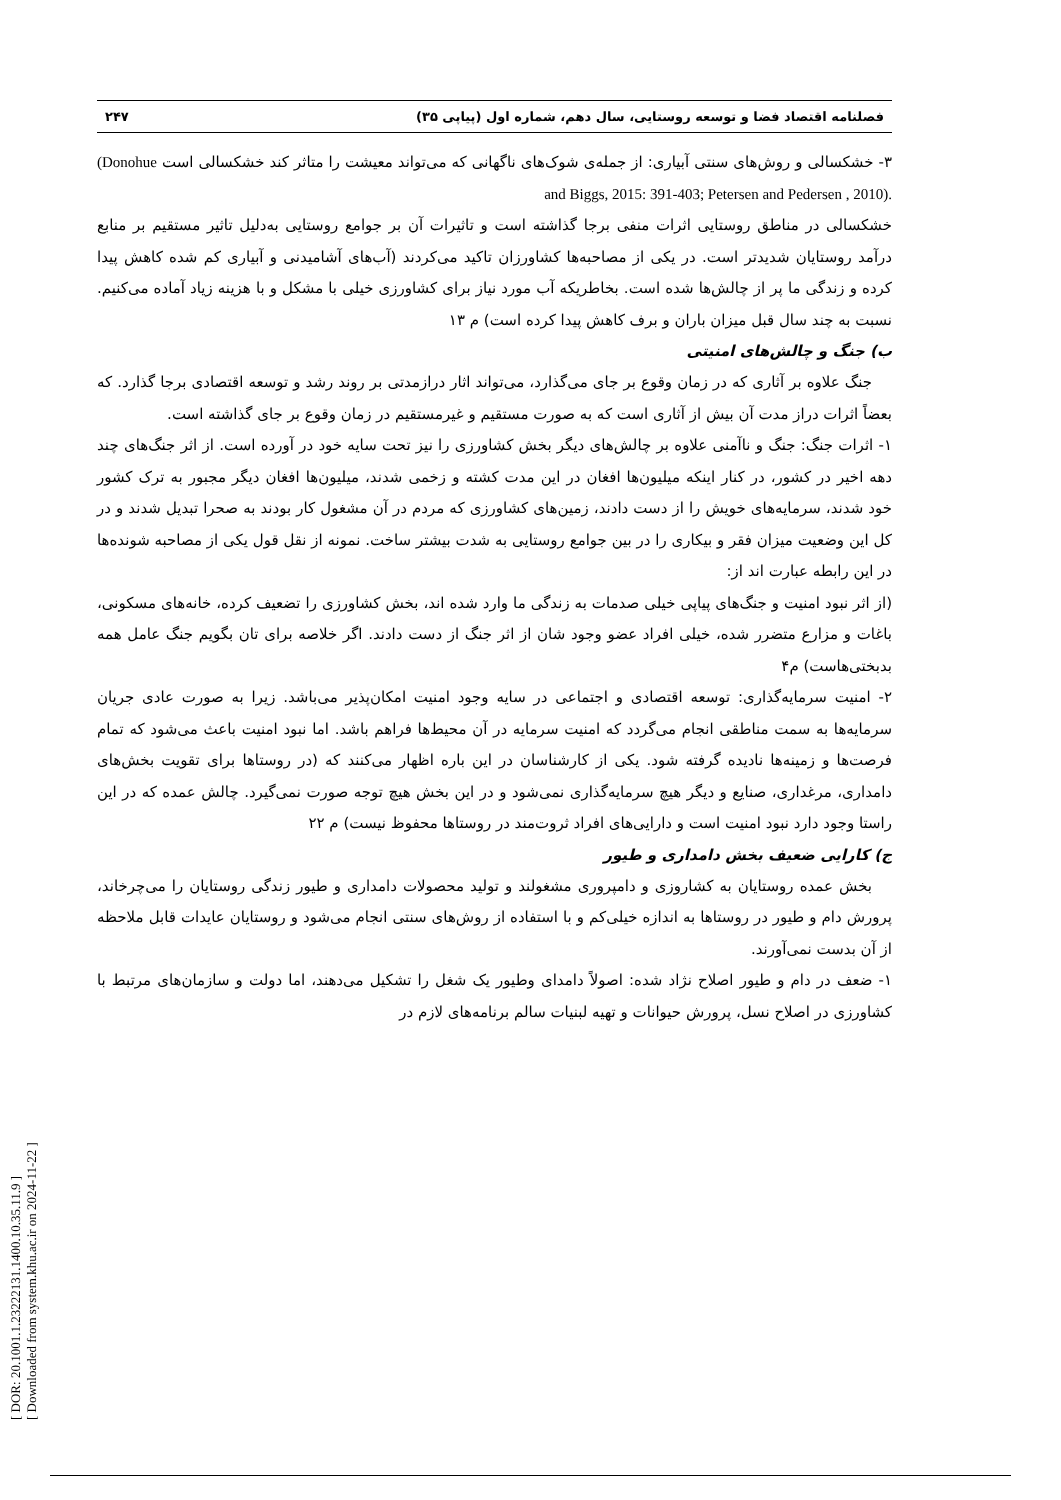[ DOR: 20.1001.1.23222131.1400.10.35.11.9 ]
[ Downloaded from system.khu.ac.ir on 2024-11-22 ]
فصلنامه اقتصاد فضا و توسعه روستایی، سال دهم، شماره اول (پیاپی ۳۵) ۲۴۷
۳- خشکسالی و روش‌های سنتی آبیاری: از جمله‌ی شوک‌های ناگهانی که می‌تواند معیشت را متاثر کند خشکسالی است (Donohue and Biggs, 2015: 391-403; Petersen and Pedersen , 2010).
خشکسالی در مناطق روستایی اثرات منفی برجا گذاشته است و تاثیرات آن بر جوامع روستایی به‌دلیل تاثیر مستقیم بر منابع درآمد روستایان شدیدتر است. در یکی از مصاحبه‌ها کشاورزان تاکید می‌کردند (آب‌های آشامیدنی و آبیاری کم شده کاهش پیدا کرده و زندگی ما پر از چالش‌ها شده است. بخاطریکه آب مورد نیاز برای کشاورزی خیلی با مشکل و با هزینه زیاد آماده می‌کنیم. نسبت به چند سال قبل میزان باران و برف کاهش پیدا کرده است) م ۱۳
ب) جنگ و چالش‌های امنیتی
جنگ علاوه بر آثاری که در زمان وقوع بر جای می‌گذارد، می‌تواند اثار درازمدتی بر روند رشد و توسعه اقتصادی برجا گذارد. که بعضاً اثرات دراز مدت آن بیش از آثاری است که به صورت مستقیم و غیرمستقیم در زمان وقوع بر جای گذاشته است.
۱- اثرات جنگ: جنگ و ناآمنی علاوه بر چالش‌های دیگر بخش کشاورزی را نیز تحت سایه خود در آورده است. از اثر جنگ‌های چند دهه اخیر در کشور، در کنار اینکه میلیون‌ها افغان در این مدت کشته و زخمی شدند، میلیون‌ها افغان دیگر مجبور به ترک کشور خود شدند، سرمایه‌های خویش را از دست دادند، زمین‌های کشاورزی که مردم در آن مشغول کار بودند به صحرا تبدیل شدند و در کل این وضعیت میزان فقر و بیکاری را در بین جوامع روستایی به شدت بیشتر ساخت. نمونه از نقل قول یکی از مصاحبه شونده‌ها در این رابطه عبارت اند از:
(از اثر نبود امنیت و جنگ‌های پیاپی خیلی صدمات به زندگی ما وارد شده اند، بخش کشاورزی را تضعیف کرده، خانه‌های مسکونی، باغات و مزارع متضرر شده، خیلی افراد عضو وجود شان از اثر جنگ از دست دادند. اگر خلاصه برای تان بگویم جنگ عامل همه بدبختی‌هاست) م۴
۲- امنیت سرمایه‌گذاری: توسعه اقتصادی و اجتماعی در سایه وجود امنیت امکان‌پذیر می‌باشد. زیرا به صورت عادی جریان سرمایه‌ها به سمت مناطقی انجام می‌گردد که امنیت سرمایه در آن محیط‌ها فراهم باشد. اما نبود امنیت باعث می‌شود که تمام فرصت‌ها و زمینه‌ها نادیده گرفته شود. یکی از کارشناسان در این باره اظهار می‌کنند که (در روستاها برای تقویت بخش‌های دامداری، مرغداری، صنایع و دیگر هیچ سرمایه‌گذاری نمی‌شود و در این بخش هیچ توجه صورت نمی‌گیرد. چالش عمده که در این راستا وجود دارد نبود امنیت است و دارایی‌های افراد ثروت‌مند در روستاها محفوظ نیست) م ۲۲
ج) کارایی ضعیف بخش دامداری و طیور
بخش عمده روستایان به کشاروزی و دامپروری مشغولند و تولید محصولات دامداری و طیور زندگی روستایان را می‌چرخاند، پرورش دام و طیور در روستاها به اندازه خیلی‌کم و با استفاده از روش‌های سنتی انجام می‌شود و روستایان عایدات قابل ملاحظه از آن بدست نمی‌آورند.
۱- ضعف در دام و طیور اصلاح نژاد شده: اصولاً دامدای وطیور یک شغل را تشکیل می‌دهند، اما دولت و سازمان‌های مرتبط با کشاورزی در اصلاح نسل، پرورش حیوانات و تهیه لبنیات سالم برنامه‌های لازم در